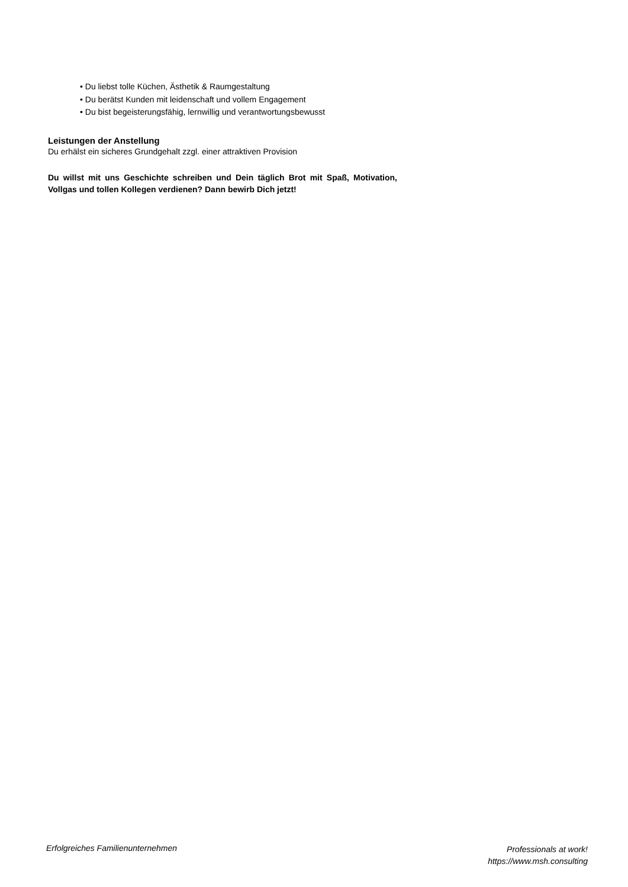• Du liebst tolle Küchen, Ästhetik & Raumgestaltung
• Du berätst Kunden mit leidenschaft und vollem Engagement
• Du bist begeisterungsfähig, lernwillig und verantwortungsbewusst
Leistungen der Anstellung
Du erhälst ein sicheres Grundgehalt zzgl. einer attraktiven Provision
Du willst mit uns Geschichte schreiben und Dein täglich Brot mit Spaß, Motivation, Vollgas und tollen Kollegen verdienen? Dann bewirb Dich jetzt!
Erfolgreiches Familienunternehmen
Professionals at work!
https://www.msh.consulting